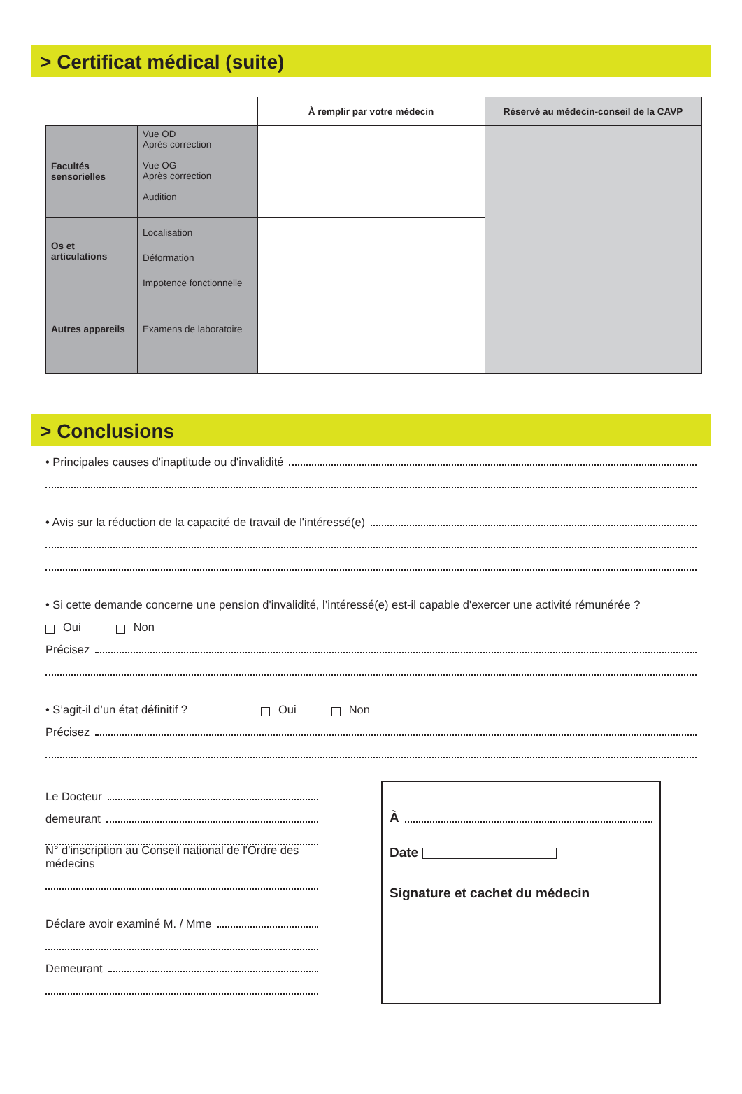> Certificat médical (suite)
| | À remplir par votre médecin | Réservé au médecin-conseil de la CAVP |
| --- | --- | --- |
| Facultés sensorielles Vue OD Après correction Vue OG Après correction Audition | | |
| Os et articulations Localisation Déformation Impotence fonctionnelle | | |
| Autres appareils Examens de laboratoire | | |
> Conclusions
• Principales causes d'inaptitude ou d'invalidité
• Avis sur la réduction de la capacité de travail de l'intéressé(e)
• Si cette demande concerne une pension d'invalidité, l’intéressé(e) est-il capable d'exercer une activité rémunérée ?
Oui Non
Précisez
• S’agit-il d’un état définitif ? Oui Non
Précisez
Le Docteur
demeurant
N° d'inscription au Conseil national de l'Ordre des médecins
Déclare avoir examiné M. / Mme
Demeurant
À
Date
Signature et cachet du médecin